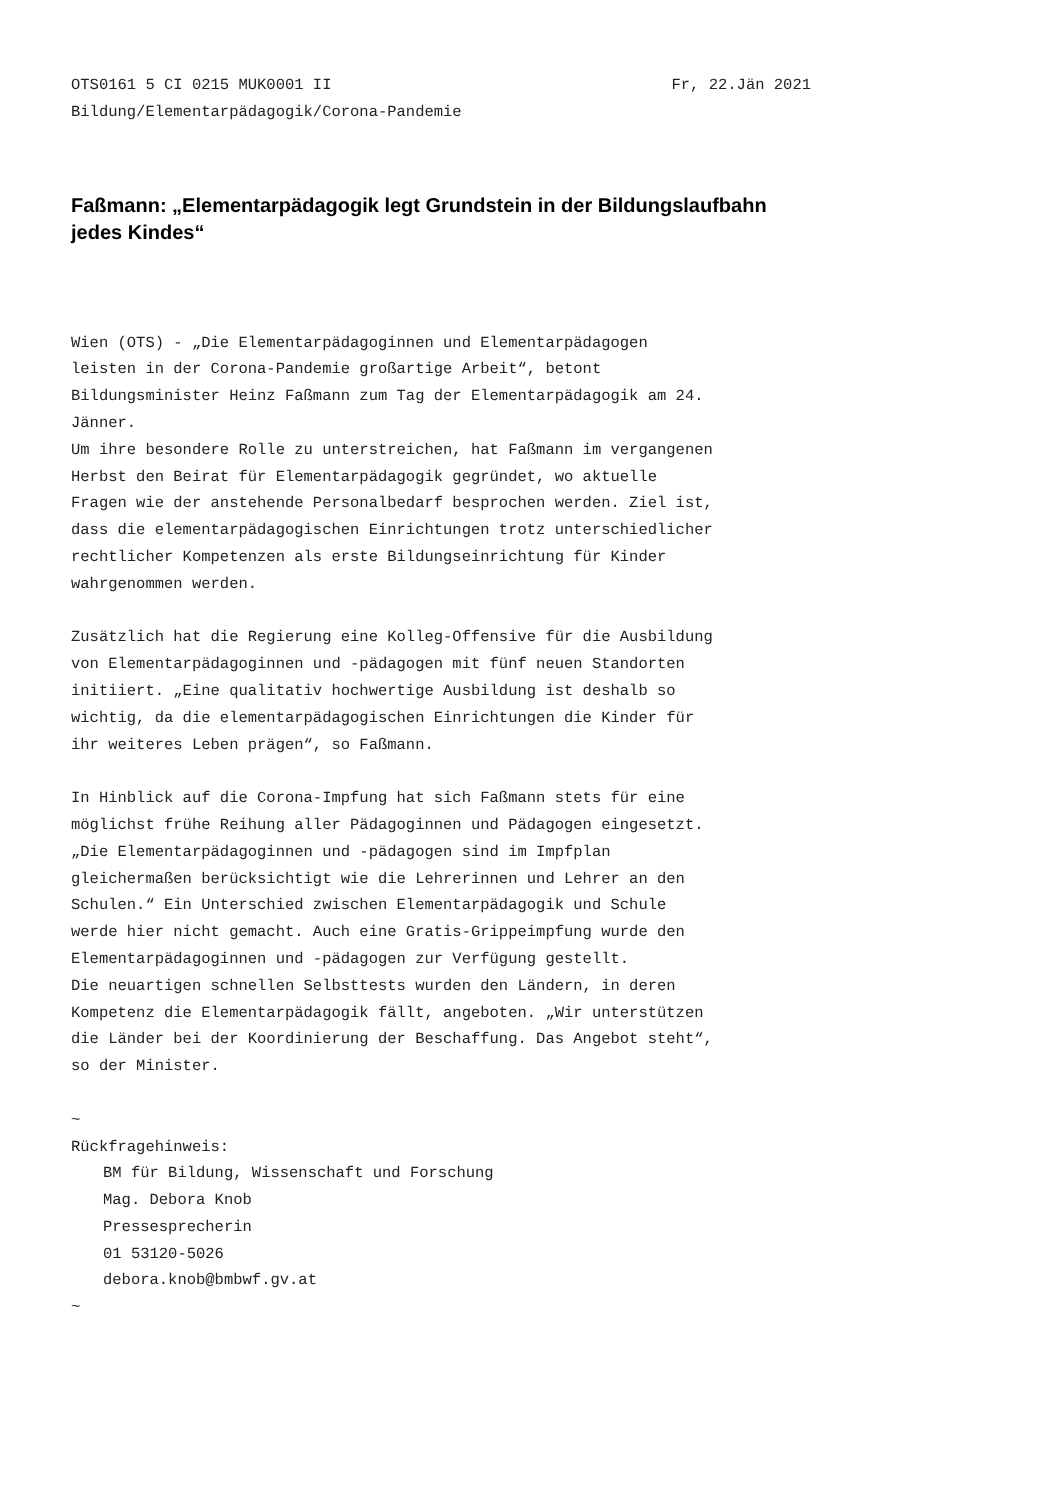OTS0161 5 CI 0215 MUK0001 II Fr, 22.Jän 2021
Bildung/Elementarpädagogik/Corona-Pandemie
Faßmann: „Elementarpädagogik legt Grundstein in der Bildungslaufbahn jedes Kindes“
Wien (OTS) - „Die Elementarpädagoginnen und Elementarpädagogen
leisten in der Corona-Pandemie großartige Arbeit“, betont
Bildungsminister Heinz Faßmann zum Tag der Elementarpädagogik am 24.
Jänner.
Um ihre besondere Rolle zu unterstreichen, hat Faßmann im vergangenen
Herbst den Beirat für Elementarpädagogik gegründet, wo aktuelle
Fragen wie der anstehende Personalbedarf besprochen werden. Ziel ist,
dass die elementarpädagogischen Einrichtungen trotz unterschiedlicher
rechtlicher Kompetenzen als erste Bildungseinrichtung für Kinder
wahrgenommen werden.
Zusätzlich hat die Regierung eine Kolleg-Offensive für die Ausbildung
von Elementarpädagoginnen und -pädagogen mit fünf neuen Standorten
initiiert. „Eine qualitativ hochwertige Ausbildung ist deshalb so
wichtig, da die elementarpädagogischen Einrichtungen die Kinder für
ihr weiteres Leben prägen“, so Faßmann.
In Hinblick auf die Corona-Impfung hat sich Faßmann stets für eine
möglichst frühe Reihung aller Pädagoginnen und Pädagogen eingesetzt.
„Die Elementarpädagoginnen und -pädagogen sind im Impfplan
gleichermaßen berücksichtigt wie die Lehrerinnen und Lehrer an den
Schulen.“ Ein Unterschied zwischen Elementarpädagogik und Schule
werde hier nicht gemacht. Auch eine Gratis-Grippeimpfung wurde den
Elementarpädagoginnen und -pädagogen zur Verfügung gestellt.
Die neuartigen schnellen Selbsttests wurden den Ländern, in deren
Kompetenz die Elementarpädagogik fällt, angeboten. „Wir unterstützen
die Länder bei der Koordinierung der Beschaffung. Das Angebot steht“,
so der Minister.
~
Rückfragehinweis:
BM für Bildung, Wissenschaft und Forschung
Mag. Debora Knob
Pressesprecherin
01 53120-5026
debora.knob@bmbwf.gv.at
~